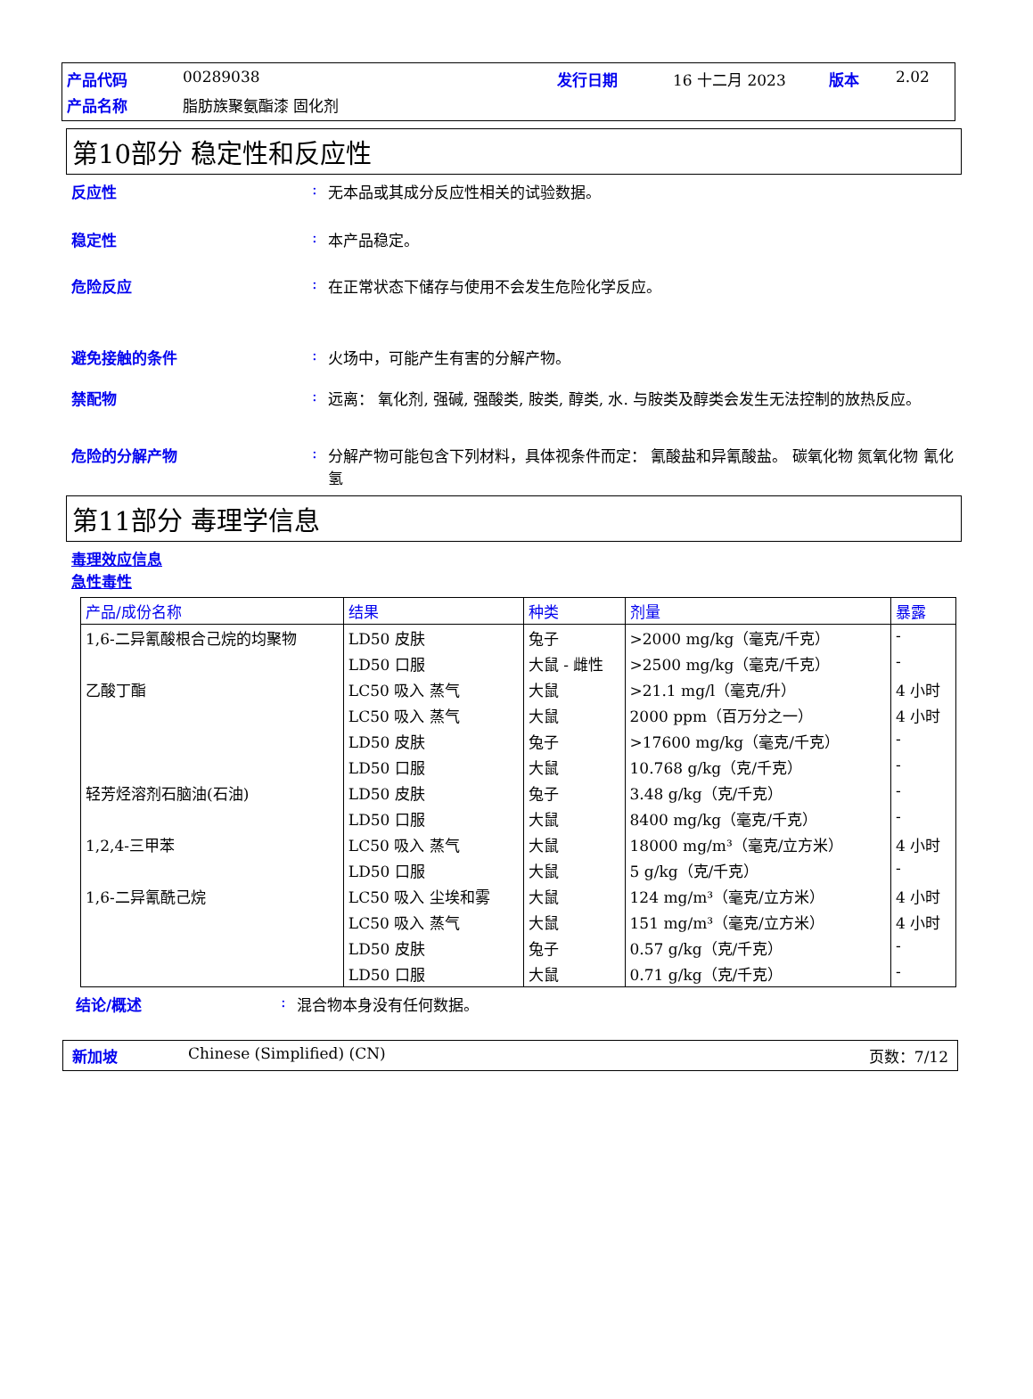| 产品代码 | 00289038 | 发行日期 | 16 十二月 2023 | 版本 | 2.02 |
| 产品名称 | 脂肪族聚氨酯漆 固化剂 | | | | |
第10部分 稳定性和反应性
反应性 : 无本品或其成分反应性相关的试验数据。
稳定性 : 本产品稳定。
危险反应 : 在正常状态下储存与使用不会发生危险化学反应。
避免接触的条件 : 火场中，可能产生有害的分解产物。
禁配物 : 远离： 氧化剂, 强碱, 强酸类, 胺类, 醇类, 水. 与胺类及醇类会发生无法控制的放热反应。
危险的分解产物 : 分解产物可能包含下列材料，具体视条件而定： 氰酸盐和异氰酸盐。 碳氧化物 氮氧化物 氰化氢
第11部分 毒理学信息
毒理效应信息
急性毒性
| 产品/成份名称 | 结果 | 种类 | 剂量 | 暴露 |
| --- | --- | --- | --- | --- |
| 1,6-二异氰酸根合己烷的均聚物 | LD50 皮肤 | 兔子 | >2000 mg/kg（毫克/千克） | - |
| | LD50 口服 | 大鼠 - 雌性 | >2500 mg/kg（毫克/千克） | - |
| 乙酸丁酯 | LC50 吸入 蒸气 | 大鼠 | >21.1 mg/l（毫克/升） | 4 小时 |
| | LC50 吸入 蒸气 | 大鼠 | 2000 ppm（百万分之一） | 4 小时 |
| | LD50 皮肤 | 兔子 | >17600 mg/kg（毫克/千克） | - |
| | LD50 口服 | 大鼠 | 10.768 g/kg（克/千克） | - |
| 轻芳烃溶剂石脑油(石油) | LD50 皮肤 | 兔子 | 3.48 g/kg（克/千克） | - |
| | LD50 口服 | 大鼠 | 8400 mg/kg（毫克/千克） | - |
| 1,2,4-三甲苯 | LC50 吸入 蒸气 | 大鼠 | 18000 mg/m³（毫克/立方米） | 4 小时 |
| | LD50 口服 | 大鼠 | 5 g/kg（克/千克） | - |
| 1,6-二异氰酰己烷 | LC50 吸入 尘埃和雾 | 大鼠 | 124 mg/m³（毫克/立方米） | 4 小时 |
| | LC50 吸入 蒸气 | 大鼠 | 151 mg/m³（毫克/立方米） | 4 小时 |
| | LD50 皮肤 | 兔子 | 0.57 g/kg（克/千克） | - |
| | LD50 口服 | 大鼠 | 0.71 g/kg（克/千克） | - |
结论/概述 : 混合物本身没有任何数据。
新加坡 Chinese (Simplified) (CN) 页数：7/12